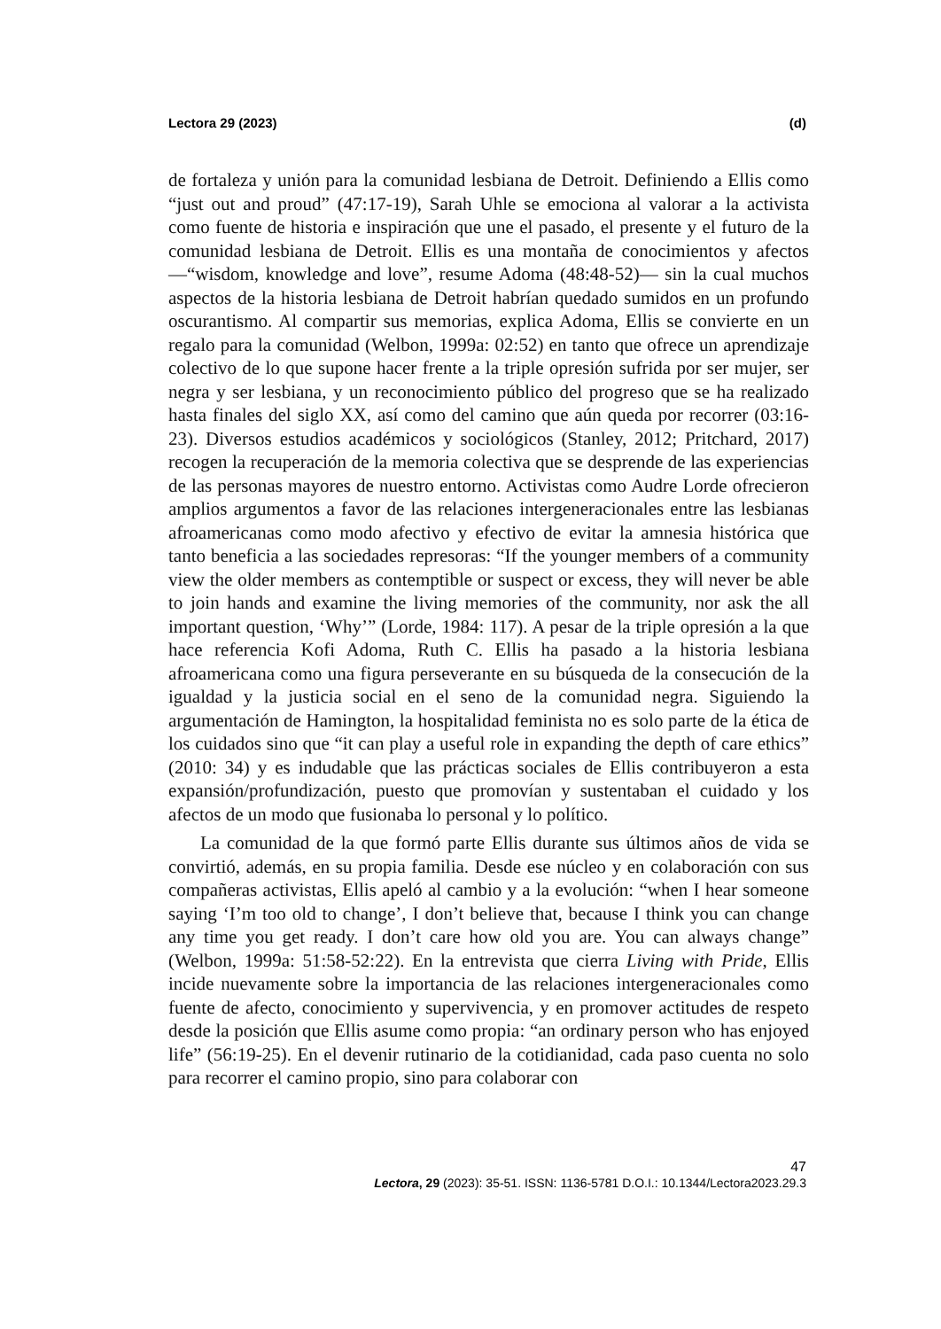Lectora 29 (2023) (d)
de fortaleza y unión para la comunidad lesbiana de Detroit. Definiendo a Ellis como “just out and proud” (47:17-19), Sarah Uhle se emociona al valorar a la activista como fuente de historia e inspiración que une el pasado, el presente y el futuro de la comunidad lesbiana de Detroit. Ellis es una montaña de conocimientos y afectos —“wisdom, knowledge and love”, resume Adoma (48:48-52)— sin la cual muchos aspectos de la historia lesbiana de Detroit habrían quedado sumidos en un profundo oscurantismo. Al compartir sus memorias, explica Adoma, Ellis se convierte en un regalo para la comunidad (Welbon, 1999a: 02:52) en tanto que ofrece un aprendizaje colectivo de lo que supone hacer frente a la triple opresión sufrida por ser mujer, ser negra y ser lesbiana, y un reconocimiento público del progreso que se ha realizado hasta finales del siglo XX, así como del camino que aún queda por recorrer (03:16-23). Diversos estudios académicos y sociológicos (Stanley, 2012; Pritchard, 2017) recogen la recuperación de la memoria colectiva que se desprende de las experiencias de las personas mayores de nuestro entorno. Activistas como Audre Lorde ofrecieron amplios argumentos a favor de las relaciones intergeneracionales entre las lesbianas afroamericanas como modo afectivo y efectivo de evitar la amnesia histórica que tanto beneficia a las sociedades represoras: “If the younger members of a community view the older members as contemptible or suspect or excess, they will never be able to join hands and examine the living memories of the community, nor ask the all important question, ‘Why’” (Lorde, 1984: 117). A pesar de la triple opresión a la que hace referencia Kofi Adoma, Ruth C. Ellis ha pasado a la historia lesbiana afroamericana como una figura perseverante en su búsqueda de la consecución de la igualdad y la justicia social en el seno de la comunidad negra. Siguiendo la argumentación de Hamington, la hospitalidad feminista no es solo parte de la ética de los cuidados sino que “it can play a useful role in expanding the depth of care ethics” (2010: 34) y es indudable que las prácticas sociales de Ellis contribuyeron a esta expansión/profundización, puesto que promovían y sustentaban el cuidado y los afectos de un modo que fusionaba lo personal y lo político.
La comunidad de la que formó parte Ellis durante sus últimos años de vida se convirtió, además, en su propia familia. Desde ese núcleo y en colaboración con sus compañeras activistas, Ellis apeló al cambio y a la evolución: “when I hear someone saying ‘I’m too old to change’, I don’t believe that, because I think you can change any time you get ready. I don’t care how old you are. You can always change” (Welbon, 1999a: 51:58-52:22). En la entrevista que cierra Living with Pride, Ellis incide nuevamente sobre la importancia de las relaciones intergeneracionales como fuente de afecto, conocimiento y supervivencia, y en promover actitudes de respeto desde la posición que Ellis asume como propia: “an ordinary person who has enjoyed life” (56:19-25). En el devenir rutinario de la cotidianidad, cada paso cuenta no solo para recorrer el camino propio, sino para colaborar con
47
Lectora, 29 (2023): 35-51. ISSN: 1136-5781 D.O.I.: 10.1344/Lectora2023.29.3